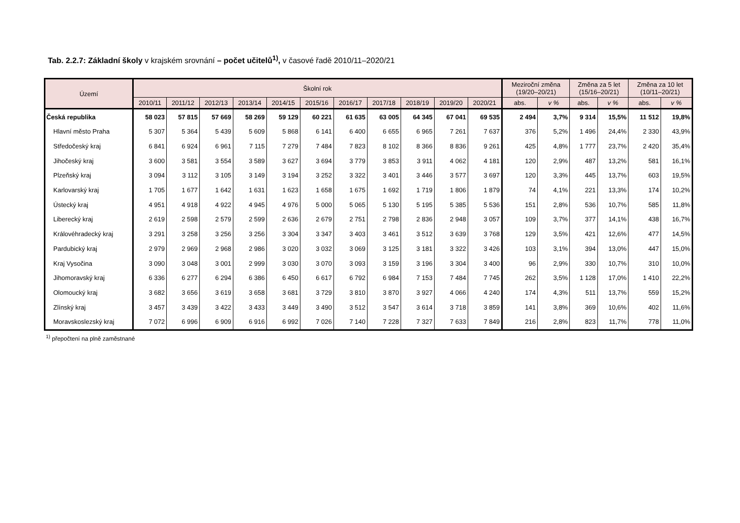Tab. 2.2.7: Základní školy v krajském srovnání – počet učitelů<sup>1)</sup>, v časové řadě 2010/11–2020/21
| Území | Školní rok | | | | | | | | | | | Meziroční změna (19/20–20/21) | | Změna za 5 let (15/16–20/21) | | Změna za 10 let (10/11–20/21) | |
| --- | --- | --- | --- | --- | --- | --- | --- | --- | --- | --- | --- | --- | --- | --- | --- | --- | --- |
| | 2010/11 | 2011/12 | 2012/13 | 2013/14 | 2014/15 | 2015/16 | 2016/17 | 2017/18 | 2018/19 | 2019/20 | 2020/21 | abs. | v % | abs. | v % | abs. | v % |
| Česká republika | 58 023 | 57 815 | 57 669 | 58 269 | 59 129 | 60 221 | 61 635 | 63 005 | 64 345 | 67 041 | 69 535 | 2 494 | 3,7% | 9 314 | 15,5% | 11 512 | 19,8% |
| Hlavní město Praha | 5 307 | 5 364 | 5 439 | 5 609 | 5 868 | 6 141 | 6 400 | 6 655 | 6 965 | 7 261 | 7 637 | 376 | 5,2% | 1 496 | 24,4% | 2 330 | 43,9% |
| Středočeský kraj | 6 841 | 6 924 | 6 961 | 7 115 | 7 279 | 7 484 | 7 823 | 8 102 | 8 366 | 8 836 | 9 261 | 425 | 4,8% | 1 777 | 23,7% | 2 420 | 35,4% |
| Jihočeský kraj | 3 600 | 3 581 | 3 554 | 3 589 | 3 627 | 3 694 | 3 779 | 3 853 | 3 911 | 4 062 | 4 181 | 120 | 2,9% | 487 | 13,2% | 581 | 16,1% |
| Plzeňský kraj | 3 094 | 3 112 | 3 105 | 3 149 | 3 194 | 3 252 | 3 322 | 3 401 | 3 446 | 3 577 | 3 697 | 120 | 3,3% | 445 | 13,7% | 603 | 19,5% |
| Karlovarský kraj | 1 705 | 1 677 | 1 642 | 1 631 | 1 623 | 1 658 | 1 675 | 1 692 | 1 719 | 1 806 | 1 879 | 74 | 4,1% | 221 | 13,3% | 174 | 10,2% |
| Ústecký kraj | 4 951 | 4 918 | 4 922 | 4 945 | 4 976 | 5 000 | 5 065 | 5 130 | 5 195 | 5 385 | 5 536 | 151 | 2,8% | 536 | 10,7% | 585 | 11,8% |
| Liberecký kraj | 2 619 | 2 598 | 2 579 | 2 599 | 2 636 | 2 679 | 2 751 | 2 798 | 2 836 | 2 948 | 3 057 | 109 | 3,7% | 377 | 14,1% | 438 | 16,7% |
| Královéhradecký kraj | 3 291 | 3 258 | 3 256 | 3 256 | 3 304 | 3 347 | 3 403 | 3 461 | 3 512 | 3 639 | 3 768 | 129 | 3,5% | 421 | 12,6% | 477 | 14,5% |
| Pardubický kraj | 2 979 | 2 969 | 2 968 | 2 986 | 3 020 | 3 032 | 3 069 | 3 125 | 3 181 | 3 322 | 3 426 | 103 | 3,1% | 394 | 13,0% | 447 | 15,0% |
| Kraj Vysočina | 3 090 | 3 048 | 3 001 | 2 999 | 3 030 | 3 070 | 3 093 | 3 159 | 3 196 | 3 304 | 3 400 | 96 | 2,9% | 330 | 10,7% | 310 | 10,0% |
| Jihomoravský kraj | 6 336 | 6 277 | 6 294 | 6 386 | 6 450 | 6 617 | 6 792 | 6 984 | 7 153 | 7 484 | 7 745 | 262 | 3,5% | 1 128 | 17,0% | 1 410 | 22,2% |
| Olomoucký kraj | 3 682 | 3 656 | 3 619 | 3 658 | 3 681 | 3 729 | 3 810 | 3 870 | 3 927 | 4 066 | 4 240 | 174 | 4,3% | 511 | 13,7% | 559 | 15,2% |
| Zlínský kraj | 3 457 | 3 439 | 3 422 | 3 433 | 3 449 | 3 490 | 3 512 | 3 547 | 3 614 | 3 718 | 3 859 | 141 | 3,8% | 369 | 10,6% | 402 | 11,6% |
| Moravskoslezský kraj | 7 072 | 6 996 | 6 909 | 6 916 | 6 992 | 7 026 | 7 140 | 7 228 | 7 327 | 7 633 | 7 849 | 216 | 2,8% | 823 | 11,7% | 778 | 11,0% |
<sup>1)</sup> přepočtení na plně zaměstnané